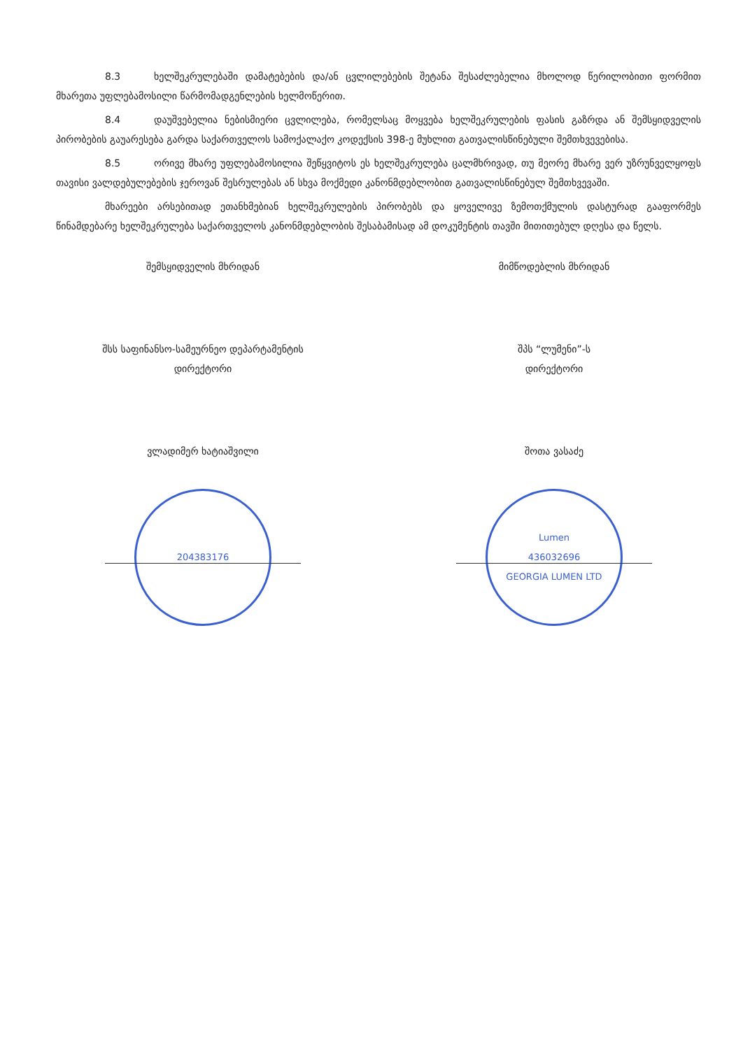8.3 ხელშეკრულებაში დამატებების და/ან ცვლილებების შეტანა შესაძლებელია მხოლოდ წერილობითი ფორმით მხარეთა უფლებამოსილი წარმომადგენლების ხელმოწერით.
8.4 დაუშვებელია ნებისმიერი ცვლილება, რომელსაც მოყვება ხელშეკრულების ფასის გაზრდა ან შემსყიდველის პირობების გაუარესება გარდა საქართველოს სამოქალაქო კოდექსის 398-ე მუხლით გათვალისწინებული შემთხვევებისა.
8.5 ორივე მხარე უფლებამოსილია შეწყვიტოს ეს ხელშეკრულება ცალმხრივად, თუ მეორე მხარე ვერ უზრუნველყოფს თავისი ვალდებულებების ჯეროვან შესრულებას ან სხვა მოქმედი კანონმდებლობით გათვალისწინებულ შემთხვევაში.
მხარეები არსებითად ეთანხმებიან ხელშეკრულების პირობებს და ყოველივე ზემოთქმულის დასტურად გააფორმეს წინამდებარე ხელშეკრულება საქართველოს კანონმდებლობის შესაბამისად ამ დოკუმენტის თავში მითითებულ დღესა და წელს.
შემსყიდველის მხრიდან
შსს საფინანსო-სამეურნეო დეპარტამენტის
დირექტორი
ვლადიმერ ხატიაშვილი
204383176
მიმწოდებლის მხრიდან
შპს “ლუმენი”-ს
დირექტორი
შოთა ვასაძე
Lumen
436032696
GEORGIA LUMEN LTD